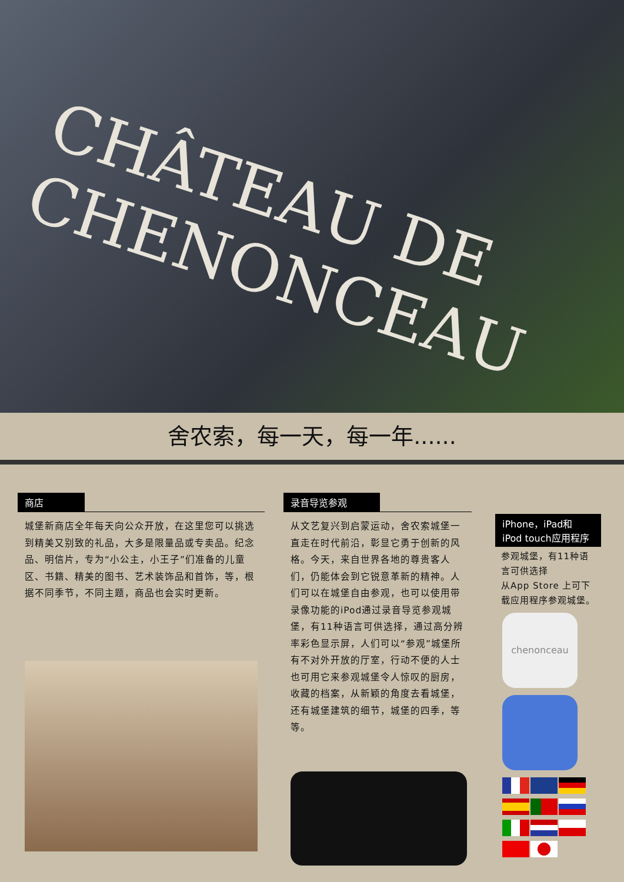CHÂTEAU DE
CHENONCEAU
舍农索，每一天，每一年......
商店
城堡新商店全年每天向公众开放，在这里您可以挑选到精美又别致的礼品，大多是限量品或专卖品。纪念品、明信片，专为“小公主，小王子”们准备的儿童区、书籍、精美的图书、艺术装饰品和首饰，等，根据不同季节，不同主题，商品也会实时更新。
录音导览参观
从文艺复兴到启蒙运动，舍农索城堡一直走在时代前沿，彰显它勇于创新的风格。今天，来自世界各地的尊贵客人们，仍能体会到它锐意革新的精神。人们可以在城堡自由参观，也可以使用带录像功能的iPod通过录音导览参观城堡，有11种语言可供选择，通过高分辨率彩色显示屏，人们可以“参观”城堡所有不对外开放的厅室，行动不便的人士也可用它来参观城堡令人惊叹的厨房，收藏的档案，从新颖的角度去看城堡，还有城堡建筑的细节，城堡的四季，等等。
iPhone，iPad和
iPod touch应用程序
参观城堡，有11种语言可供选择
从App Store 上可下载应用程序参观城堡。
chenonceau